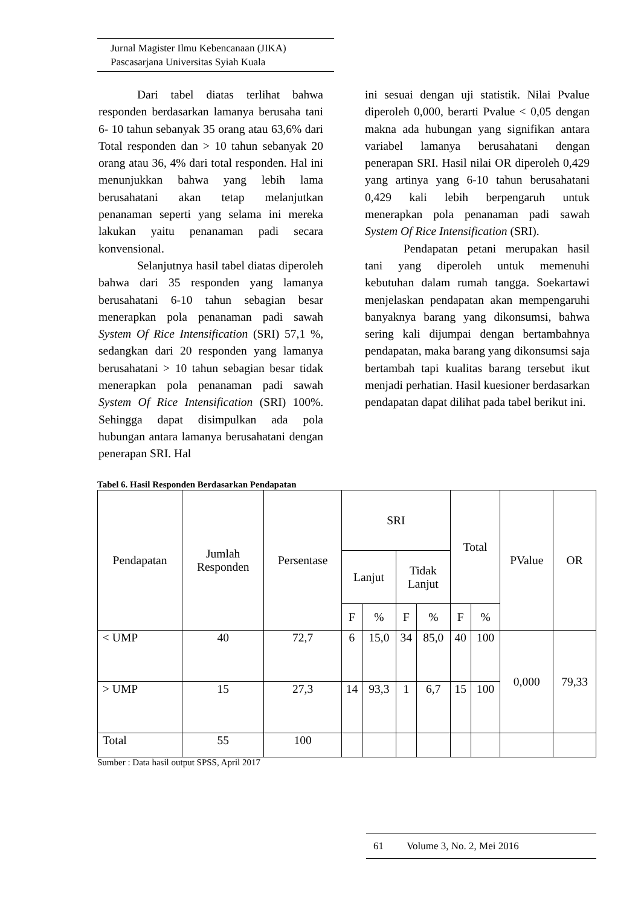Jurnal Magister Ilmu Kebencanaan (JIKA)
Pascasarjana Universitas Syiah Kuala
Dari tabel diatas terlihat bahwa responden berdasarkan lamanya berusaha tani 6- 10 tahun sebanyak 35 orang atau 63,6% dari Total responden dan > 10 tahun sebanyak 20 orang atau 36, 4% dari total responden. Hal ini menunjukkan bahwa yang lebih lama berusahatani akan tetap melanjutkan penanaman seperti yang selama ini mereka lakukan yaitu penanaman padi secara konvensional.
Selanjutnya hasil tabel diatas diperoleh bahwa dari 35 responden yang lamanya berusahatani 6-10 tahun sebagian besar menerapkan pola penanaman padi sawah System Of Rice Intensification (SRI) 57,1 %, sedangkan dari 20 responden yang lamanya berusahatani > 10 tahun sebagian besar tidak menerapkan pola penanaman padi sawah System Of Rice Intensification (SRI) 100%. Sehingga dapat disimpulkan ada pola hubungan antara lamanya berusahatani dengan penerapan SRI. Hal
ini sesuai dengan uji statistik. Nilai Pvalue diperoleh 0,000, berarti Pvalue < 0,05 dengan makna ada hubungan yang signifikan antara variabel lamanya berusahatani dengan penerapan SRI. Hasil nilai OR diperoleh 0,429 yang artinya yang 6-10 tahun berusahatani 0,429 kali lebih berpengaruh untuk menerapkan pola penanaman padi sawah System Of Rice Intensification (SRI).
Pendapatan petani merupakan hasil tani yang diperoleh untuk memenuhi kebutuhan dalam rumah tangga. Soekartawi menjelaskan pendapatan akan mempengaruhi banyaknya barang yang dikonsumsi, bahwa sering kali dijumpai dengan bertambahnya pendapatan, maka barang yang dikonsumsi saja bertambah tapi kualitas barang tersebut ikut menjadi perhatian. Hasil kuesioner berdasarkan pendapatan dapat dilihat pada tabel berikut ini.
Tabel 6. Hasil Responden Berdasarkan Pendapatan
| Pendapatan | Jumlah Responden | Persentase | SRI | | | | Total | | PValue | OR |
| --- | --- | --- | --- | --- | --- | --- | --- | --- | --- | --- |
| | | | Lanjut | | Tidak Lanjut | | | | | |
| | | | F | % | F | % | F | % | | |
| < UMP | 40 | 72,7 | 6 | 15,0 | 34 | 85,0 | 40 | 100 | 0,000 | 79,33 |
| > UMP | 15 | 27,3 | 14 | 93,3 | 1 | 6,7 | 15 | 100 | | |
| Total | 55 | 100 | | | | | | | | |
Sumber : Data hasil output SPSS, April 2017
61 Volume 3, No. 2, Mei 2016